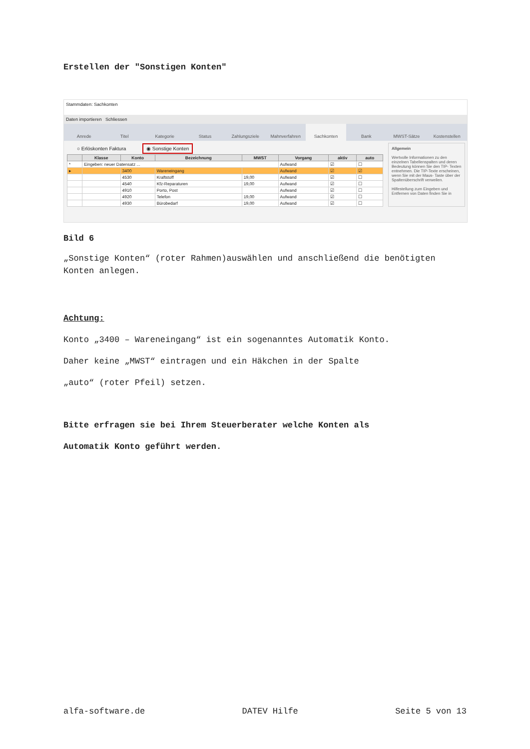Erstellen der "Sonstigen Konten"
Stammdaten: Sachkonten
Daten importieren Schliessen
Anrede Titel Kategorie Status Zahlungsziele Mahnverfahren Sachkonten Bank MWST-Sätze Kostenstellen
○ Erlöskonten Faktura ◉ Sonstige Konten
| | Klasse | Konto | Bezeichnung | MWST | Vorgang | aktiv | auto |
| --- | --- | --- | --- | --- | --- | --- | --- |
| * | Eingeben: neuer Datensatz ... | | | | Aufwand | ☑ | ☐ |
| ▸ | | 3400 | Wareneingang | | Aufwand | ☑ | ☑ |
| | | 4530 | Kraftstoff | 19,00 | Aufwand | ☑ | ☐ |
| | | 4540 | Kfz-Reparaturen | 19,00 | Aufwand | ☑ | ☐ |
| | | 4910 | Porto, Post | | Aufwand | ☑ | ☐ |
| | | 4920 | Telefon | 19,00 | Aufwand | ☑ | ☐ |
| | | 4930 | Bürobedarf | 19,00 | Aufwand | ☑ | ☐ |
Allgemein
Wertvolle Informationen zu den einzelnen Tabellenspalten und deren Bedeutung können Sie den TIP- Texten entnehmen. Die TIP-Texte erscheinen, wenn Sie mit der Maus- Taste über der Spaltenüberschrift verweilen.
Hilfestellung zum Eingeben und Entfernen von Daten finden Sie in
Bild 6
„Sonstige Konten“ (roter Rahmen)auswählen und anschließend die benötigten Konten anlegen.
Achtung:
Konto „3400 – Wareneingang“ ist ein sogenanntes Automatik Konto.
Daher keine „MWST“ eintragen und ein Häkchen in der Spalte
„auto“ (roter Pfeil) setzen.
Bitte erfragen sie bei Ihrem Steuerberater welche Konten als
Automatik Konto geführt werden.
alfa-software.de DATEV Hilfe Seite 5 von 13